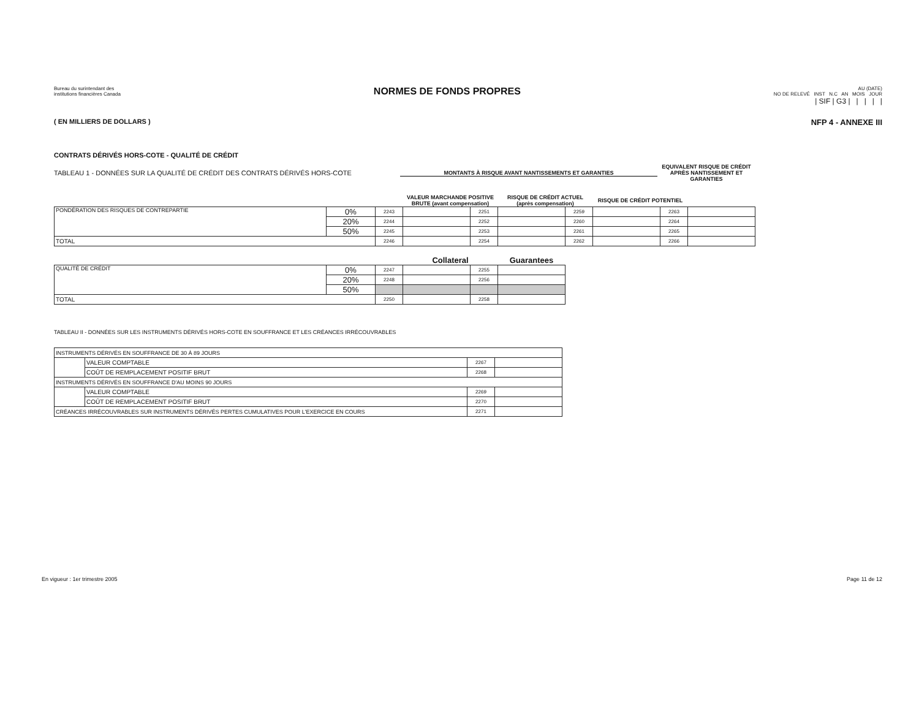Bureau du surintendant des
institutions financières Canada
NORMES DE FONDS PROPRES
AU (DATE)
NO DE RELEVÉ INST N.C AN MOIS JOUR
| SIF | G3 | | | | |
( EN MILLIERS DE DOLLARS ) NFP 4 - ANNEXE III
CONTRATS DÉRIVÉS HORS-COTE - QUALITÉ DE CRÉDIT
TABLEAU 1 - DONNÉES SUR LA QUALITÉ DE CRÉDIT DES CONTRATS DÉRIVÉS HORS-COTE MONTANTS À RISQUE AVANT NANTISSEMENTS ET GARANTIES EQUIVALENT RISQUE DE CRÉDIT APRÈS NANTISSEMENT ET GARANTIES
| | | | VALEUR MARCHANDE POSITIVE BRUTE (avant compensation) | | RISQUE DE CRÉDIT ACTUEL (après compensation) | | RISQUE DE CRÉDIT POTENTIEL | | |
| PONDÉRATION DES RISQUES DE CONTREPARTIE | 0% | 2243 | | 2251 | | 2259 | | 2263 | |
| | 20% | 2244 | | 2252 | | 2260 | | 2264 | |
| | 50% | 2245 | | 2253 | | 2261 | | 2265 | |
| TOTAL | | 2246 | | 2254 | | 2262 | | 2266 | |
| | | | Collateral | | Guarantees |
| QUALITÉ DE CRÉDIT | 0% | 2247 | | 2255 | |
| | 20% | 2248 | | 2256 | |
| | 50% | | | | |
| TOTAL | | 2250 | | 2258 | |
TABLEAU II - DONNÉES SUR LES INSTRUMENTS DÉRIVÉS HORS-COTE EN SOUFFRANCE ET LES CRÉANCES IRRÉCOUVRABLES
| INSTRUMENTS DÉRIVÉS EN SOUFFRANCE DE 30 À 89 JOURS | | | |
| | VALEUR COMPTABLE | 2267 | |
| | COÛT DE REMPLACEMENT POSITIF BRUT | 2268 | |
| INSTRUMENTS DÉRIVÉS EN SOUFFRANCE D'AU MOINS 90 JOURS | | | |
| | VALEUR COMPTABLE | 2269 | |
| | COÛT DE REMPLACEMENT POSITIF BRUT | 2270 | |
| CRÉANCES IRRÉCOUVRABLES SUR INSTRUMENTS DÉRIVÉS PERTES CUMULATIVES POUR L'EXERCICE EN COURS | | 2271 | |
En vigueur : 1er trimestre 2005 Page 11 de 12